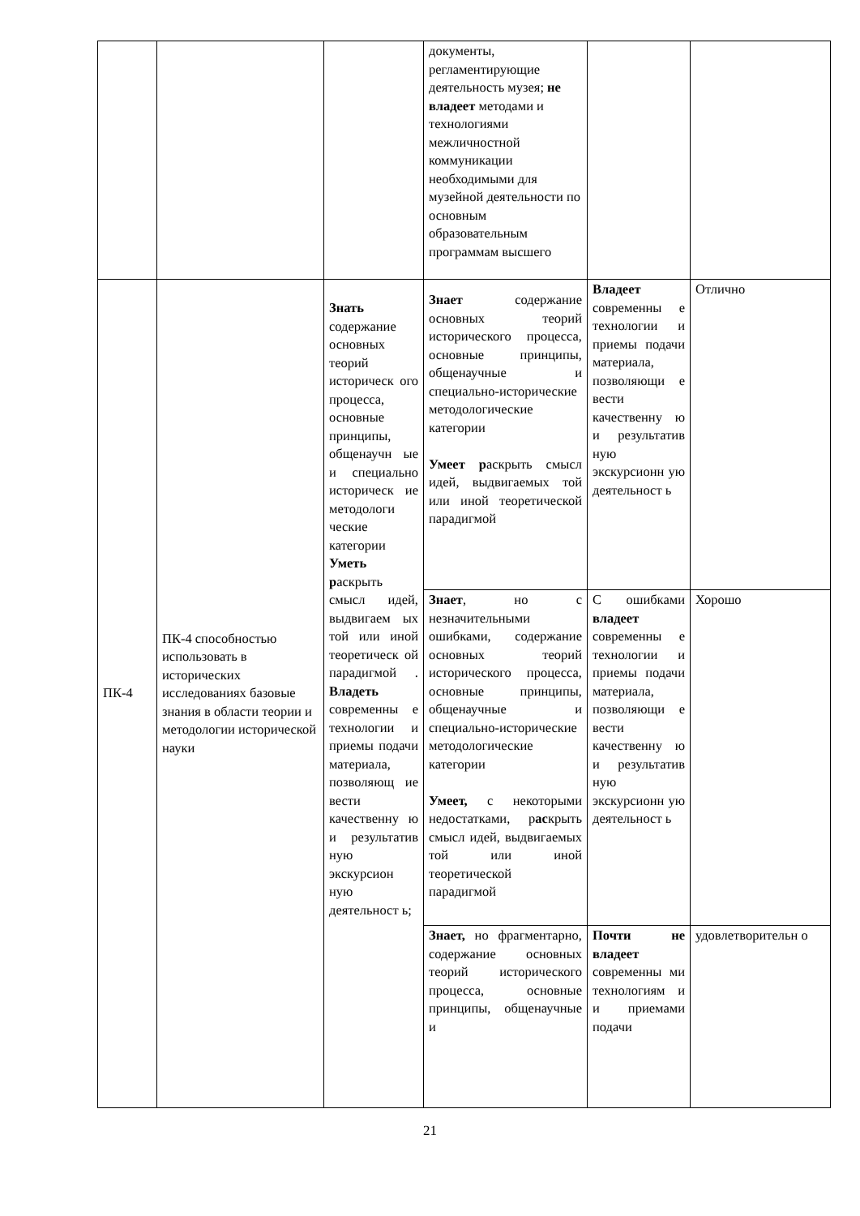| | | | документы, регламентирующие деятельность музея; не владеет методами и технологиями межличностной коммуникации необходимыми для музейной деятельности по основным образовательным программам высшего | | |
| ПК-4 | ПК-4 способностью использовать в исторических исследованиях базовые знания в области теории и методологии исторической науки | Знать содержание основных теорий историческ ого процесса, основные принципы, общенаучн ые и специально историческ ие методологи ческие категории Уметь р аскрыть смысл идей, выдвигаем ых той или иной теоретическ ой парадигмой . Владеть современны е технологии и приемы подачи материала, позволяющ ие вести качественну ю и результатив ную экскурсион ную деятельност ь; | Знает содержание основных теорий исторического процесса, основные принципы, общенаучные и специально-исторические методологические категории Умеет р аскрыть смысл идей, выдвигаемых той или иной теоретической парадигмой | Владеет современны е технологии и приемы подачи материала, позволяющи е вести качественну ю и результатив ную экскурсионн ую деятельност ь | Отлично |
| | | | Знает , но с незначительными ошибками, содержание основных теорий исторического процесса, основные принципы, общенаучные и специально-исторические методологические категории Умеет, с некоторыми недостатками, р ас крыть смысл идей, выдвигаемых той или иной теоретической парадигмой | С ошибками владеет современны е технологии и приемы подачи материала, позволяющи е вести качественну ю и результатив ную экскурсионн ую деятельност ь | Хорошо |
| | | | Знает, но фрагментарно, содержание основных теорий исторического процесса, основные принципы, общенаучные и | Почти не владеет современны ми технологиям и и приемами подачи | удовлетворительн о |
21